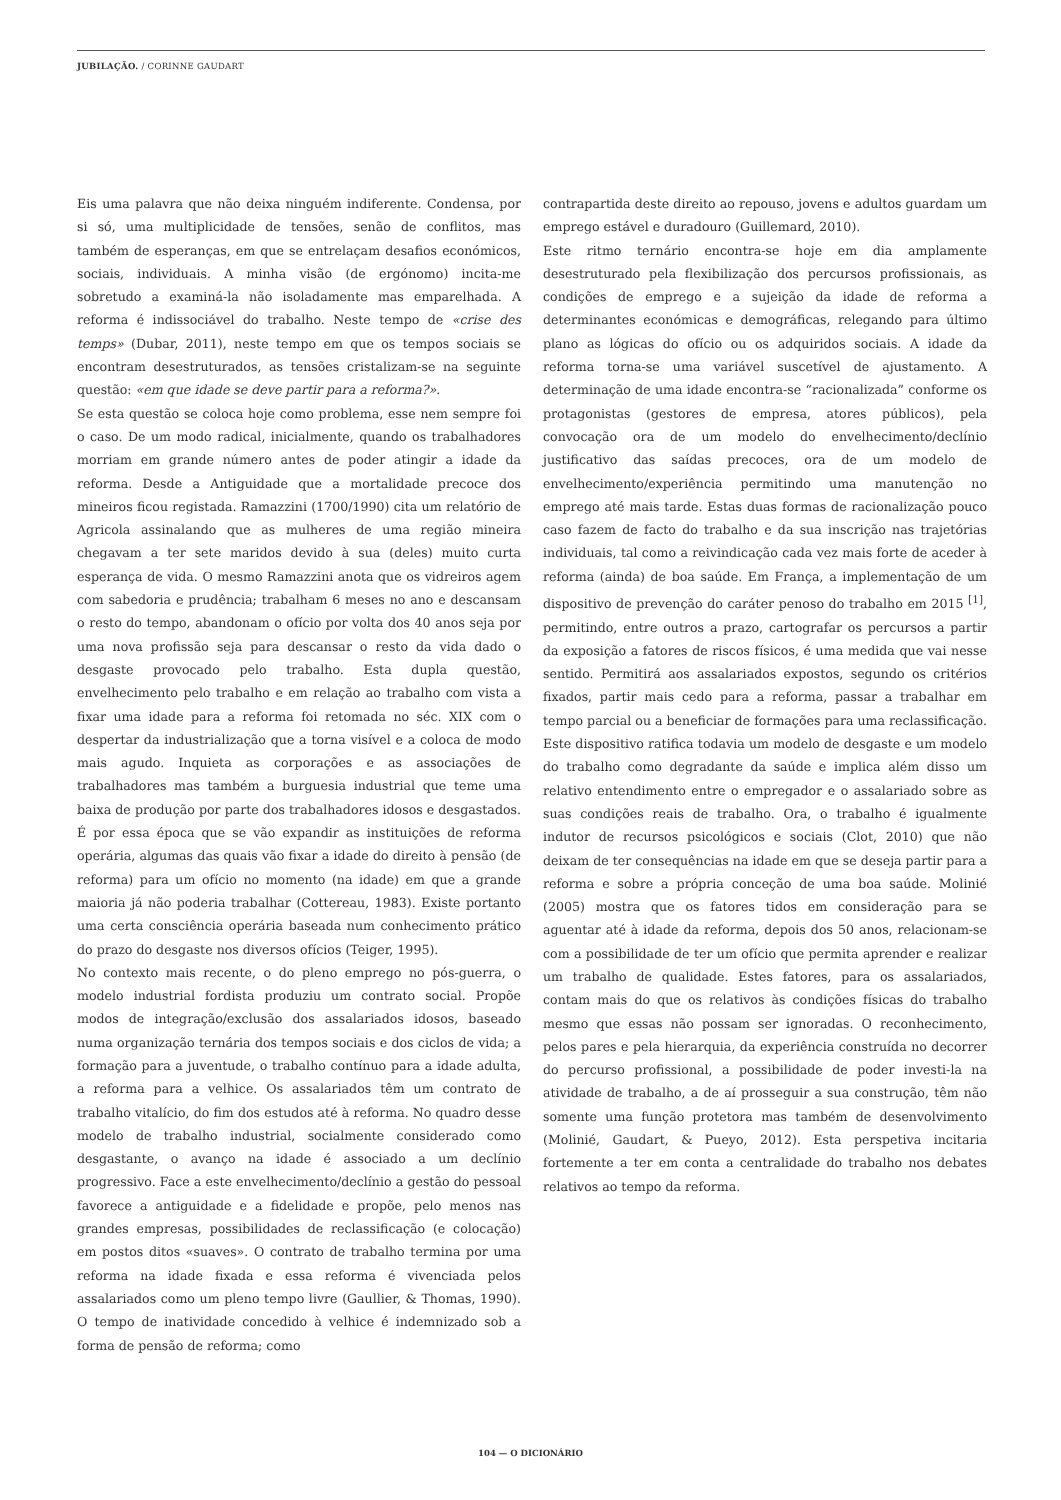JUBILAÇÃO. / CORINNE GAUDART
Eis uma palavra que não deixa ninguém indiferente. Condensa, por si só, uma multiplicidade de tensões, senão de conflitos, mas também de esperanças, em que se entrelaçam desafios económicos, sociais, individuais. A minha visão (de ergónomo) incita-me sobretudo a examiná-la não isoladamente mas emparelhada. A reforma é indissociável do trabalho. Neste tempo de «crise des temps» (Dubar, 2011), neste tempo em que os tempos sociais se encontram desestruturados, as tensões cristalizam-se na seguinte questão: «em que idade se deve partir para a reforma?».
Se esta questão se coloca hoje como problema, esse nem sempre foi o caso. De um modo radical, inicialmente, quando os trabalhadores morriam em grande número antes de poder atingir a idade da reforma. Desde a Antiguidade que a mortalidade precoce dos mineiros ficou registada. Ramazzini (1700/1990) cita um relatório de Agricola assinalando que as mulheres de uma região mineira chegavam a ter sete maridos devido à sua (deles) muito curta esperança de vida. O mesmo Ramazzini anota que os vidreiros agem com sabedoria e prudência; trabalham 6 meses no ano e descansam o resto do tempo, abandonam o ofício por volta dos 40 anos seja por uma nova profissão seja para descansar o resto da vida dado o desgaste provocado pelo trabalho. Esta dupla questão, envelhecimento pelo trabalho e em relação ao trabalho com vista a fixar uma idade para a reforma foi retomada no séc. XIX com o despertar da industrialização que a torna visível e a coloca de modo mais agudo. Inquieta as corporações e as associações de trabalhadores mas também a burguesia industrial que teme uma baixa de produção por parte dos trabalhadores idosos e desgastados. É por essa época que se vão expandir as instituições de reforma operária, algumas das quais vão fixar a idade do direito à pensão (de reforma) para um ofício no momento (na idade) em que a grande maioria já não poderia trabalhar (Cottereau, 1983). Existe portanto uma certa consciência operária baseada num conhecimento prático do prazo do desgaste nos diversos ofícios (Teiger, 1995).
No contexto mais recente, o do pleno emprego no pós-guerra, o modelo industrial fordista produziu um contrato social. Propõe modos de integração/exclusão dos assalariados idosos, baseado numa organização ternária dos tempos sociais e dos ciclos de vida; a formação para a juventude, o trabalho contínuo para a idade adulta, a reforma para a velhice. Os assalariados têm um contrato de trabalho vitalício, do fim dos estudos até à reforma. No quadro desse modelo de trabalho industrial, socialmente considerado como desgastante, o avanço na idade é associado a um declínio progressivo. Face a este envelhecimento/declínio a gestão do pessoal favorece a antiguidade e a fidelidade e propõe, pelo menos nas grandes empresas, possibilidades de reclassificação (e colocação) em postos ditos «suaves». O contrato de trabalho termina por uma reforma na idade fixada e essa reforma é vivenciada pelos assalariados como um pleno tempo livre (Gaullier, & Thomas, 1990). O tempo de inatividade concedido à velhice é indemnizado sob a forma de pensão de reforma; como
contrapartida deste direito ao repouso, jovens e adultos guardam um emprego estável e duradouro (Guillemard, 2010).
Este ritmo ternário encontra-se hoje em dia amplamente desestruturado pela flexibilização dos percursos profissionais, as condições de emprego e a sujeição da idade de reforma a determinantes económicas e demográficas, relegando para último plano as lógicas do ofício ou os adquiridos sociais. A idade da reforma torna-se uma variável suscetível de ajustamento. A determinação de uma idade encontra-se “racionalizada” conforme os protagonistas (gestores de empresa, atores públicos), pela convocação ora de um modelo do envelhecimento/declínio justificativo das saídas precoces, ora de um modelo de envelhecimento/experiência permitindo uma manutenção no emprego até mais tarde. Estas duas formas de racionalização pouco caso fazem de facto do trabalho e da sua inscrição nas trajetórias individuais, tal como a reivindicação cada vez mais forte de aceder à reforma (ainda) de boa saúde. Em França, a implementação de um dispositivo de prevenção do caráter penoso do trabalho em 2015 <sup>[1]</sup>, permitindo, entre outros a prazo, cartografar os percursos a partir da exposição a fatores de riscos físicos, é uma medida que vai nesse sentido. Permitirá aos assalariados expostos, segundo os critérios fixados, partir mais cedo para a reforma, passar a trabalhar em tempo parcial ou a beneficiar de formações para uma reclassificação.
Este dispositivo ratifica todavia um modelo de desgaste e um modelo do trabalho como degradante da saúde e implica além disso um relativo entendimento entre o empregador e o assalariado sobre as suas condições reais de trabalho. Ora, o trabalho é igualmente indutor de recursos psicológicos e sociais (Clot, 2010) que não deixam de ter consequências na idade em que se deseja partir para a reforma e sobre a própria conceção de uma boa saúde. Molinié (2005) mostra que os fatores tidos em consideração para se aguentar até à idade da reforma, depois dos 50 anos, relacionam-se com a possibilidade de ter um ofício que permita aprender e realizar um trabalho de qualidade. Estes fatores, para os assalariados, contam mais do que os relativos às condições físicas do trabalho mesmo que essas não possam ser ignoradas. O reconhecimento, pelos pares e pela hierarquia, da experiência construída no decorrer do percurso profissional, a possibilidade de poder investi-la na atividade de trabalho, a de aí prosseguir a sua construção, têm não somente uma função protetora mas também de desenvolvimento (Molinié, Gaudart, & Pueyo, 2012). Esta perspetiva incitaria fortemente a ter em conta a centralidade do trabalho nos debates relativos ao tempo da reforma.
104 — O DICIONÁRIO